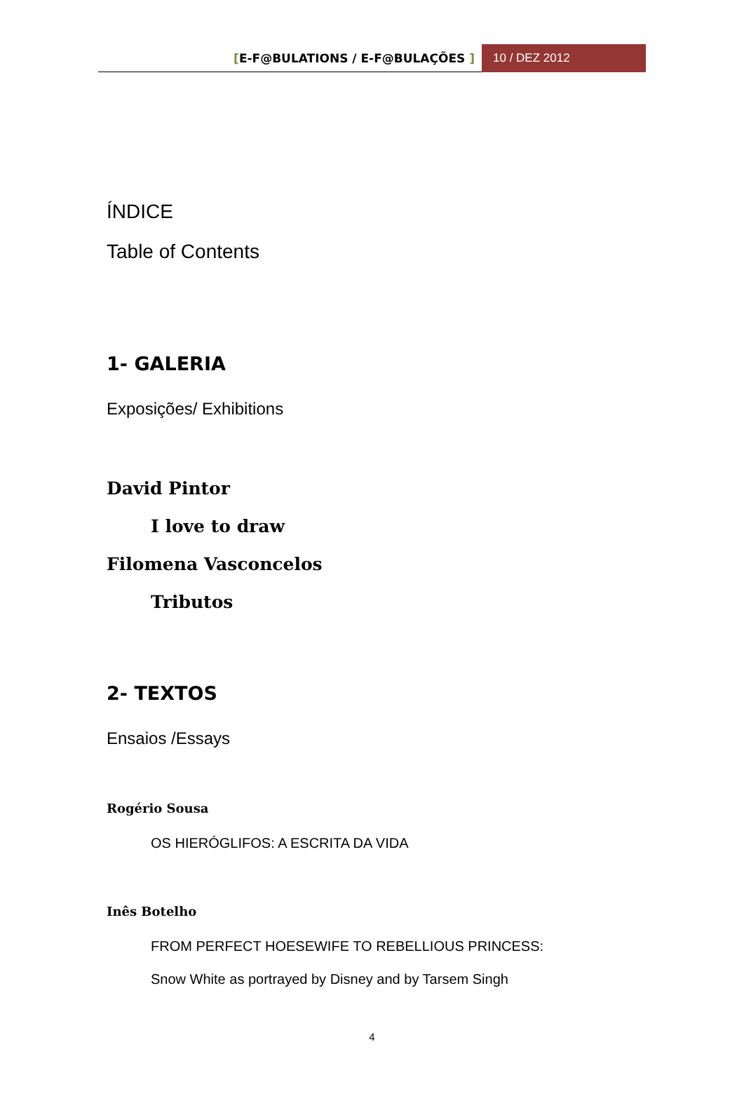[E-F@BULATIONS / E-F@BULAÇÕES ]
10 / DEZ 2012
ÍNDICE
Table of Contents
1- GALERIA
Exposições/ Exhibitions
David Pintor
I love to draw
Filomena Vasconcelos
Tributos
2- TEXTOS
Ensaios /Essays
Rogério Sousa
OS HIERÓGLIFOS: A ESCRITA DA VIDA
Inês Botelho
FROM PERFECT HOESEWIFE TO REBELLIOUS PRINCESS:
Snow White as portrayed by Disney and by Tarsem Singh
4